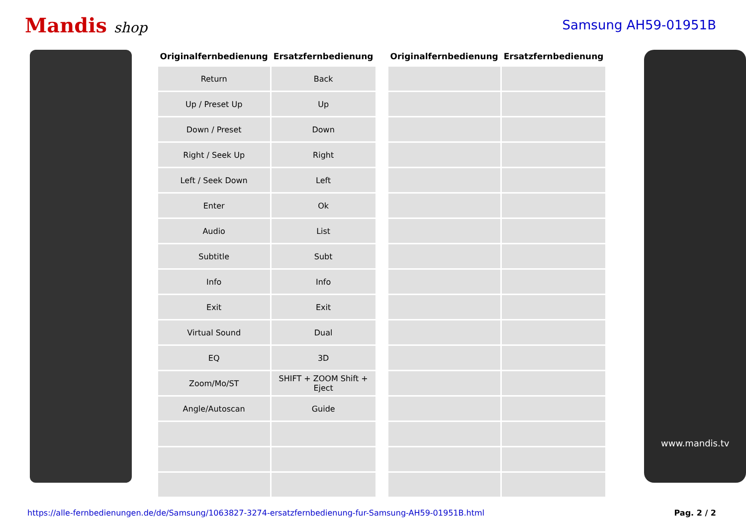Mandis shop Samsung AH59-01951B
| Originalfernbedienung | Ersatzfernbedienung |
| --- | --- |
| Return | Back |
| Up / Preset Up | Up |
| Down / Preset | Down |
| Right / Seek Up | Right |
| Left / Seek Down | Left |
| Enter | Ok |
| Audio | List |
| Subtitle | Subt |
| Info | Info |
| Exit | Exit |
| Virtual Sound | Dual |
| EQ | 3D |
| Zoom/Mo/ST | SHIFT + ZOOM Shift + Eject |
| Angle/Autoscan | Guide |
| Originalfernbedienung | Ersatzfernbedienung |
| --- | --- |
www.mandis.tv
https://alle-fernbedienungen.de/de/Samsung/1063827-3274-ersatzfernbedienung-fur-Samsung-AH59-01951B.html Pag. 2 / 2